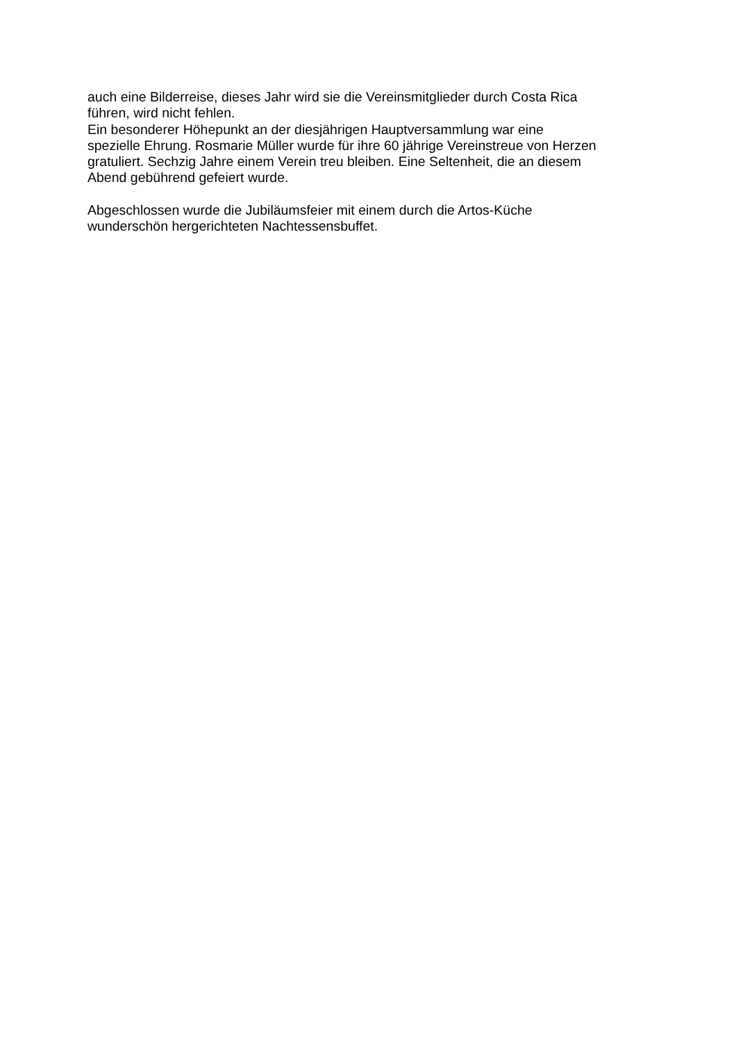auch eine Bilderreise, dieses Jahr wird sie die Vereinsmitglieder durch Costa Rica
führen, wird nicht fehlen.
Ein besonderer Höhepunkt an der diesjährigen Hauptversammlung war eine
spezielle Ehrung. Rosmarie Müller wurde für ihre 60 jährige Vereinstreue von Herzen
gratuliert. Sechzig Jahre einem Verein treu bleiben. Eine Seltenheit, die an diesem
Abend gebührend gefeiert wurde.
Abgeschlossen wurde die Jubiläumsfeier mit einem durch die Artos-Küche
wunderschön hergerichteten Nachtessensbuffet.